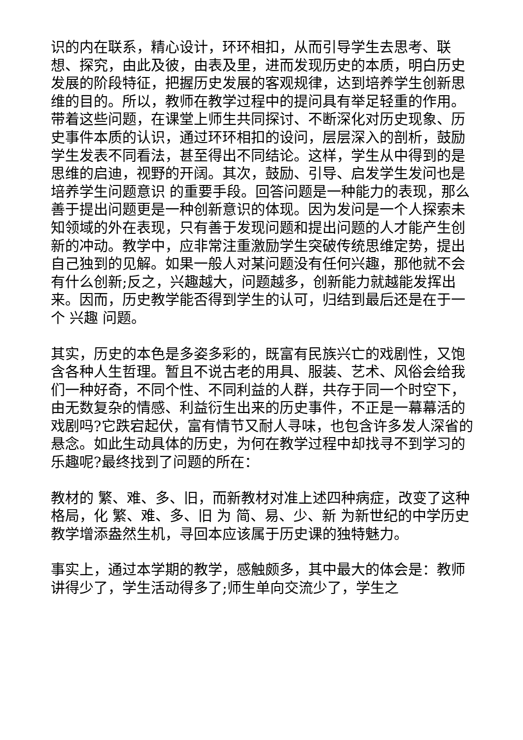识的内在联系，精心设计，环环相扣，从而引导学生去思考、联想、探究，由此及彼，由表及里，进而发现历史的本质，明白历史发展的阶段特征，把握历史发展的客观规律，达到培养学生创新思维的目的。所以，教师在教学过程中的提问具有举足轻重的作用。带着这些问题，在课堂上师生共同探讨、不断深化对历史现象、历史事件本质的认识，通过环环相扣的设问，层层深入的剖析，鼓励学生发表不同看法，甚至得出不同结论。这样，学生从中得到的是思维的启迪，视野的开阔。其次，鼓励、引导、启发学生发问也是培养学生问题意识 的重要手段。回答问题是一种能力的表现，那么善于提出问题更是一种创新意识的体现。因为发问是一个人探索未知领域的外在表现，只有善于发现问题和提出问题的人才能产生创新的冲动。教学中，应非常注重激励学生突破传统思维定势，提出自己独到的见解。如果一般人对某问题没有任何兴趣，那他就不会有什么创新;反之，兴趣越大，问题越多，创新能力就越能发挥出来。因而，历史教学能否得到学生的认可，归结到最后还是在于一个 兴趣 问题。
其实，历史的本色是多姿多彩的，既富有民族兴亡的戏剧性，又饱含各种人生哲理。暂且不说古老的用具、服装、艺术、风俗会给我们一种好奇，不同个性、不同利益的人群，共存于同一个时空下，由无数复杂的情感、利益衍生出来的历史事件，不正是一幕幕活的戏剧吗?它跌宕起伏，富有情节又耐人寻味，也包含许多发人深省的悬念。如此生动具体的历史，为何在教学过程中却找寻不到学习的乐趣呢?最终找到了问题的所在：
教材的 繁、难、多、旧，而新教材对准上述四种病症，改变了这种格局，化 繁、难、多、旧 为 简、易、少、新 为新世纪的中学历史教学增添盎然生机，寻回本应该属于历史课的独特魅力。
事实上，通过本学期的教学，感触颇多，其中最大的体会是：教师讲得少了，学生活动得多了;师生单向交流少了，学生之